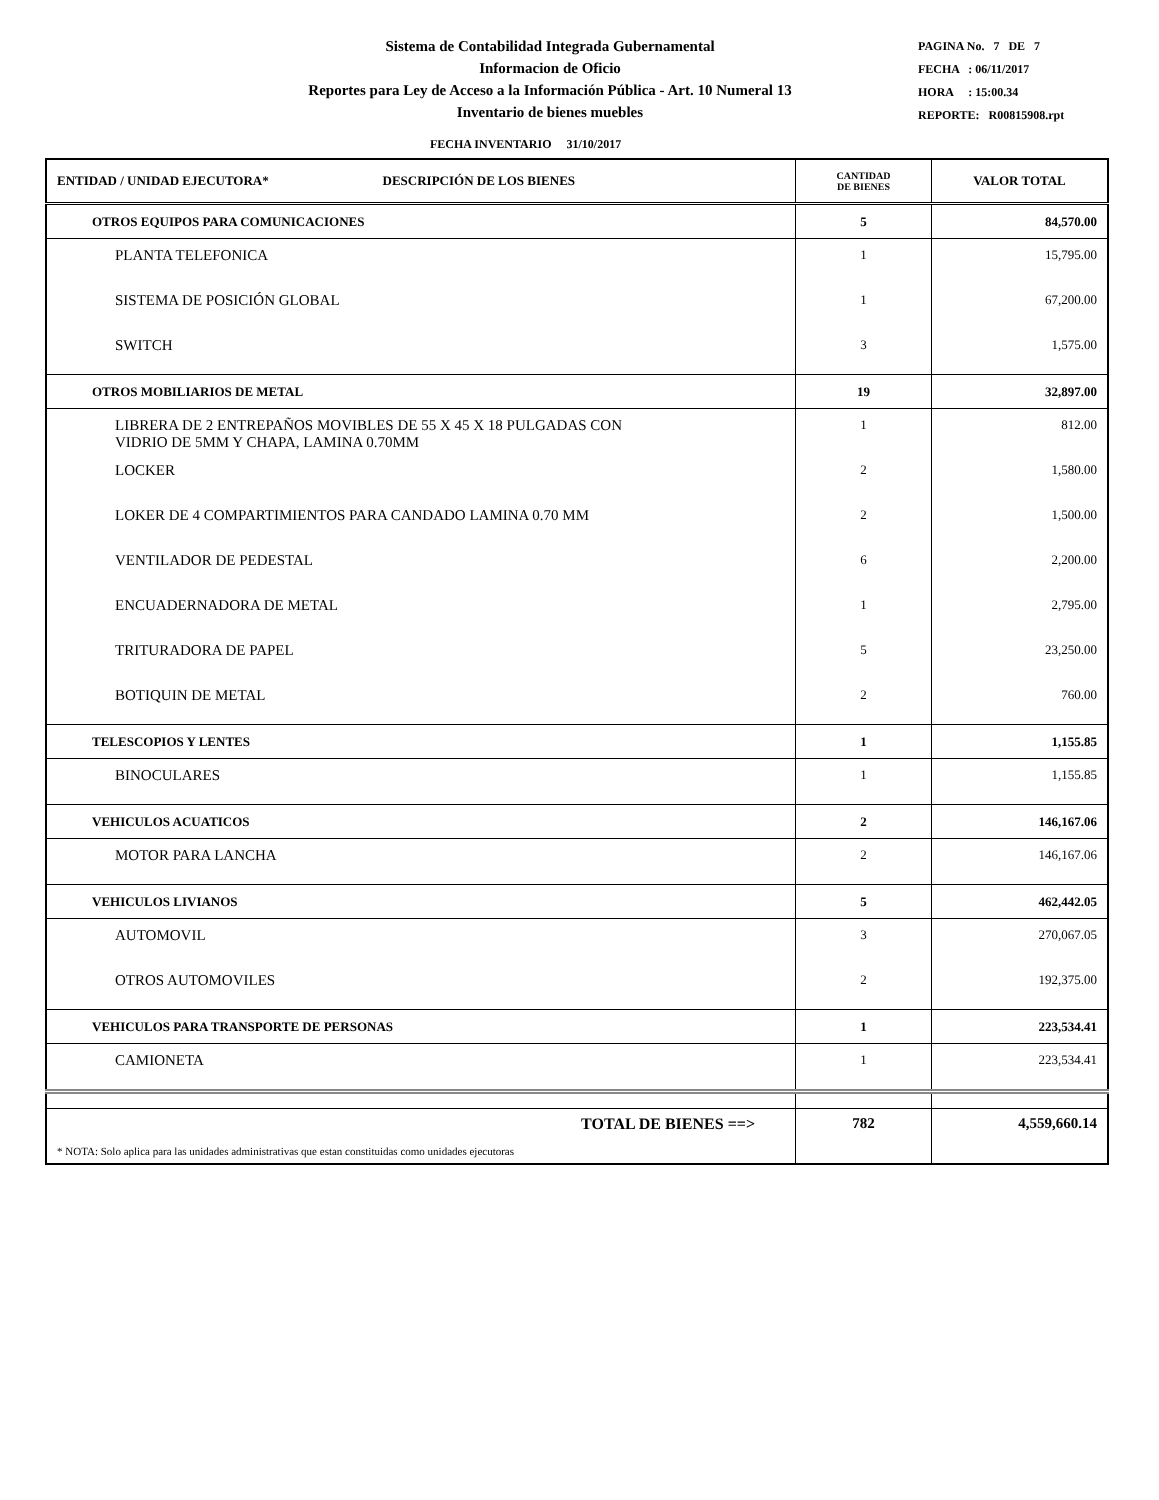Sistema de Contabilidad Integrada Gubernamental
Informacion de Oficio
Reportes para Ley de Acceso a la Información Pública - Art. 10 Numeral 13
Inventario de bienes muebles
PAGINA No. 7 DE 7
FECHA : 06/11/2017
HORA : 15:00.34
REPORTE: R00815908.rpt
FECHA INVENTARIO 31/10/2017
| ENTIDAD / UNIDAD EJECUTORA* DESCRIPCIÓN DE LOS BIENES | CANTIDAD DE BIENES | VALOR TOTAL |
| --- | --- | --- |
| OTROS EQUIPOS PARA COMUNICACIONES | 5 | 84,570.00 |
| PLANTA TELEFONICA | 1 | 15,795.00 |
| SISTEMA DE POSICIÓN GLOBAL | 1 | 67,200.00 |
| SWITCH | 3 | 1,575.00 |
| OTROS MOBILIARIOS DE METAL | 19 | 32,897.00 |
| LIBRERA DE 2 ENTREPAÑOS MOVIBLES DE 55 X 45 X 18 PULGADAS CON VIDRIO DE 5MM Y CHAPA, LAMINA 0.70MM | 1 | 812.00 |
| LOCKER | 2 | 1,580.00 |
| LOKER DE 4 COMPARTIMIENTOS PARA CANDADO LAMINA 0.70 MM | 2 | 1,500.00 |
| VENTILADOR DE PEDESTAL | 6 | 2,200.00 |
| ENCUADERNADORA DE METAL | 1 | 2,795.00 |
| TRITURADORA DE PAPEL | 5 | 23,250.00 |
| BOTIQUIN DE METAL | 2 | 760.00 |
| TELESCOPIOS Y LENTES | 1 | 1,155.85 |
| BINOCULARES | 1 | 1,155.85 |
| VEHICULOS ACUATICOS | 2 | 146,167.06 |
| MOTOR PARA LANCHA | 2 | 146,167.06 |
| VEHICULOS LIVIANOS | 5 | 462,442.05 |
| AUTOMOVIL | 3 | 270,067.05 |
| OTROS AUTOMOVILES | 2 | 192,375.00 |
| VEHICULOS PARA TRANSPORTE DE PERSONAS | 1 | 223,534.41 |
| CAMIONETA | 1 | 223,534.41 |
| TOTAL DE BIENES ==> | 782 | 4,559,660.14 |
| * NOTA: Solo aplica para las unidades administrativas que estan constituidas como unidades ejecutoras | | |